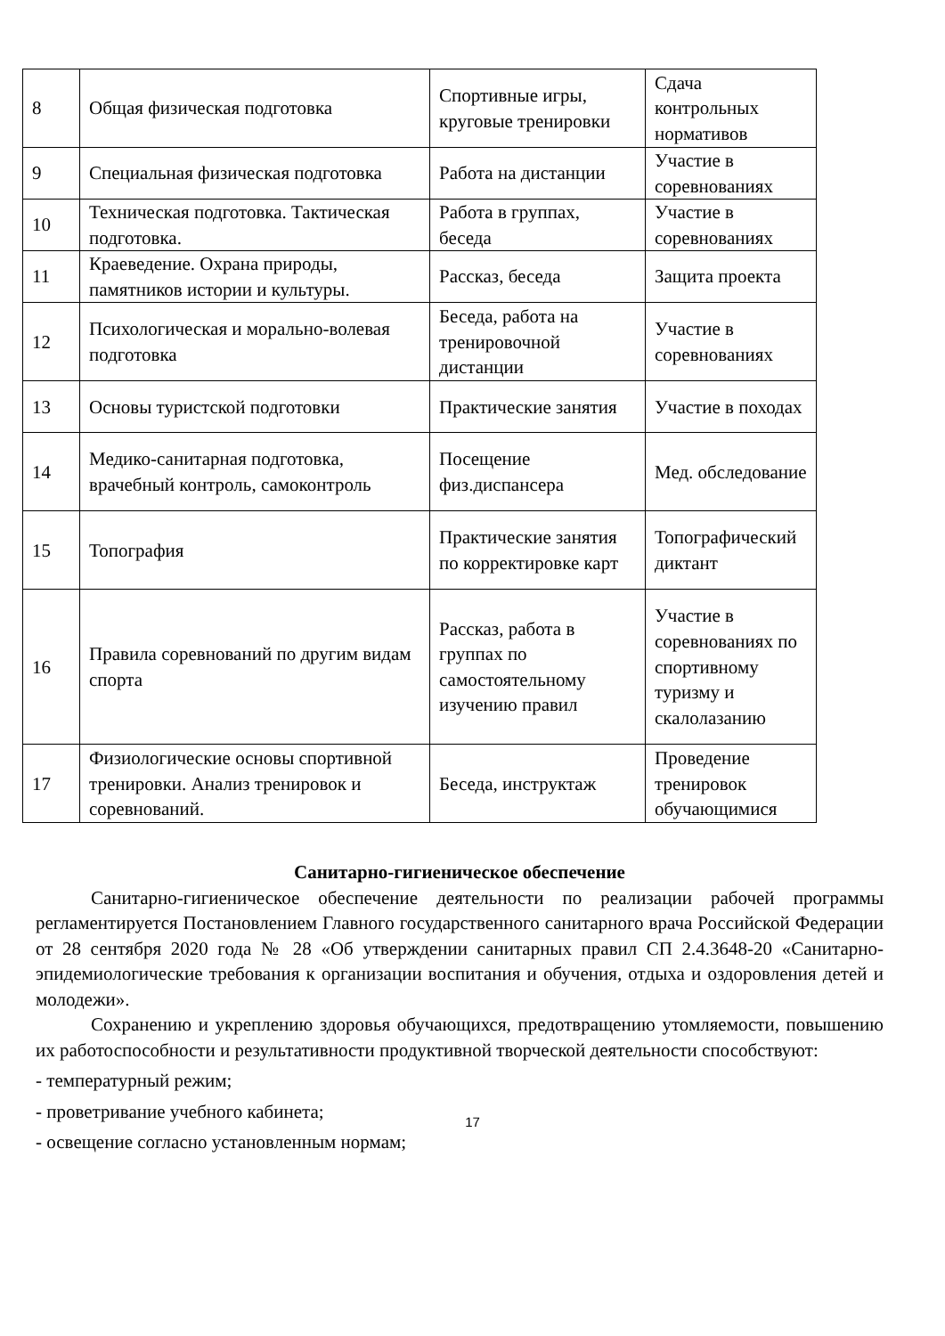| 8 | Общая физическая подготовка | Спортивные игры, круговые тренировки | Сдача контрольных нормативов |
| 9 | Специальная физическая подготовка | Работа на дистанции | Участие в соревнованиях |
| 10 | Техническая подготовка. Тактическая подготовка. | Работа в группах, беседа | Участие в соревнованиях |
| 11 | Краеведение. Охрана природы, памятников истории и культуры. | Рассказ, беседа | Защита проекта |
| 12 | Психологическая и морально-волевая подготовка | Беседа, работа на тренировочной дистанции | Участие в соревнованиях |
| 13 | Основы туристской подготовки | Практические занятия | Участие в походах |
| 14 | Медико-санитарная подготовка, врачебный контроль, самоконтроль | Посещение физ.диспансера | Мед. обследование |
| 15 | Топография | Практические занятия по корректировке карт | Топографический диктант |
| 16 | Правила соревнований по другим видам спорта | Рассказ, работа в группах по самостоятельному изучению правил | Участие в соревнованиях по спортивному туризму и скалолазанию |
| 17 | Физиологические основы спортивной тренировки. Анализ тренировок и соревнований. | Беседа, инструктаж | Проведение тренировок обучающимися |
Санитарно-гигиеническое обеспечение
Санитарно-гигиеническое обеспечение деятельности по реализации рабочей программы регламентируется Постановлением Главного государственного санитарного врача Российской Федерации от 28 сентября 2020 года № 28 «Об утверждении санитарных правил СП 2.4.3648-20 «Санитарно-эпидемиологические требования к организации воспитания и обучения, отдыха и оздоровления детей и молодежи».
Сохранению и укреплению здоровья обучающихся, предотвращению утомляемости, повышению их работоспособности и результативности продуктивной творческой деятельности способствуют:
- температурный режим;
- проветривание учебного кабинета;
- освещение согласно установленным нормам;
17